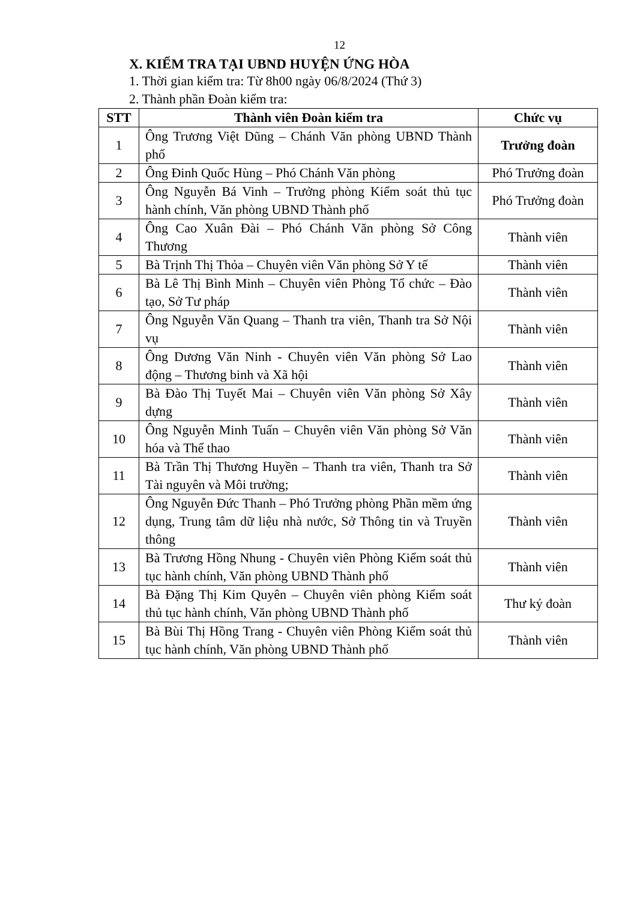12
X. KIỂM TRA TẠI UBND HUYỆN ỨNG HÒA
1. Thời gian kiểm tra: Từ 8h00 ngày 06/8/2024 (Thứ 3)
2. Thành phần Đoàn kiểm tra:
| STT | Thành viên Đoàn kiểm tra | Chức vụ |
| --- | --- | --- |
| 1 | Ông Trương Việt Dũng – Chánh Văn phòng UBND Thành phố | Trưởng đoàn |
| 2 | Ông Đinh Quốc Hùng – Phó Chánh Văn phòng | Phó Trưởng đoàn |
| 3 | Ông Nguyễn Bá Vinh – Trưởng phòng Kiểm soát thủ tục hành chính, Văn phòng UBND Thành phố | Phó Trưởng đoàn |
| 4 | Ông Cao Xuân Đài – Phó Chánh Văn phòng Sở Công Thương | Thành viên |
| 5 | Bà Trịnh Thị Thỏa – Chuyên viên Văn phòng Sở Y tế | Thành viên |
| 6 | Bà Lê Thị Bình Minh – Chuyên viên Phòng Tổ chức – Đào tạo, Sở Tư pháp | Thành viên |
| 7 | Ông Nguyễn Văn Quang – Thanh tra viên, Thanh tra Sở Nội vụ | Thành viên |
| 8 | Ông Dương Văn Ninh - Chuyên viên Văn phòng Sở Lao động – Thương binh và Xã hội | Thành viên |
| 9 | Bà Đào Thị Tuyết Mai – Chuyên viên Văn phòng Sở Xây dựng | Thành viên |
| 10 | Ông Nguyễn Minh Tuấn – Chuyên viên Văn phòng Sở Văn hóa và Thể thao | Thành viên |
| 11 | Bà Trần Thị Thương Huyền – Thanh tra viên, Thanh tra Sở Tài nguyên và Môi trường; | Thành viên |
| 12 | Ông Nguyễn Đức Thanh – Phó Trưởng phòng Phần mềm ứng dụng, Trung tâm dữ liệu nhà nước, Sở Thông tin và Truyền thông | Thành viên |
| 13 | Bà Trương Hồng Nhung - Chuyên viên Phòng Kiểm soát thủ tục hành chính, Văn phòng UBND Thành phố | Thành viên |
| 14 | Bà Đặng Thị Kim Quyên – Chuyên viên phòng Kiểm soát thủ tục hành chính, Văn phòng UBND Thành phố | Thư ký đoàn |
| 15 | Bà Bùi Thị Hồng Trang - Chuyên viên Phòng Kiểm soát thủ tục hành chính, Văn phòng UBND Thành phố | Thành viên |